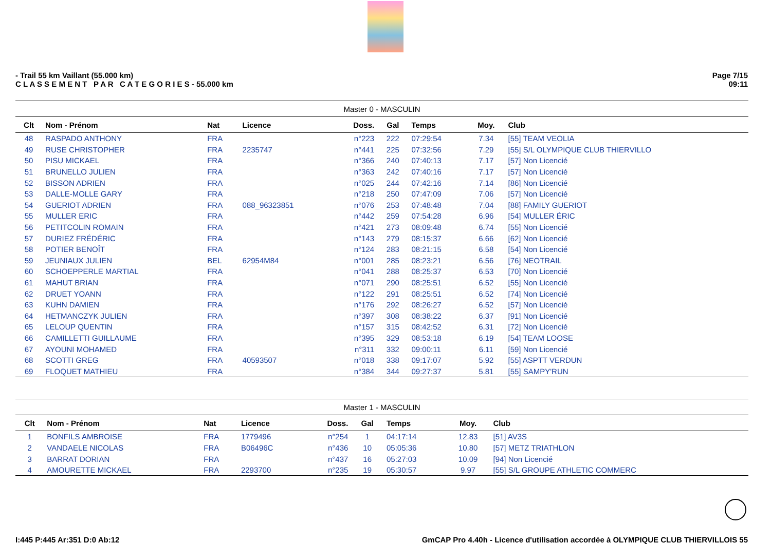- Trail 55 km Vaillant (55.000 km)
C L A S S E M E N T P A R C A T E G O R I E S - 55.000 km
Page 7/15
09:11
| Master 0 - MASCULIN | | | | | | | | |
| Clt | Nom - Prénom | Nat | Licence | Doss. | Gal | Temps | Moy. | Club |
| 48 | RASPADO ANTHONY | FRA | | n°223 | 222 | 07:29:54 | 7.34 | [55] TEAM VEOLIA |
| 49 | RUSE CHRISTOPHER | FRA | 2235747 | n°441 | 225 | 07:32:56 | 7.29 | [55] S/L OLYMPIQUE CLUB THIERVILLO |
| 50 | PISU MICKAEL | FRA | | n°366 | 240 | 07:40:13 | 7.17 | [57] Non Licencié |
| 51 | BRUNELLO JULIEN | FRA | | n°363 | 242 | 07:40:16 | 7.17 | [57] Non Licencié |
| 52 | BISSON ADRIEN | FRA | | n°025 | 244 | 07:42:16 | 7.14 | [86] Non Licencié |
| 53 | DALLE-MOLLE GARY | FRA | | n°218 | 250 | 07:47:09 | 7.06 | [57] Non Licencié |
| 54 | GUERIOT ADRIEN | FRA | 088_96323851 | n°076 | 253 | 07:48:48 | 7.04 | [88] FAMILY GUERIOT |
| 55 | MULLER ERIC | FRA | | n°442 | 259 | 07:54:28 | 6.96 | [54] MULLER ÉRIC |
| 56 | PETITCOLIN ROMAIN | FRA | | n°421 | 273 | 08:09:48 | 6.74 | [55] Non Licencié |
| 57 | DURIEZ FRÉDÉRIC | FRA | | n°143 | 279 | 08:15:37 | 6.66 | [62] Non Licencié |
| 58 | POTIER BENOÎT | FRA | | n°124 | 283 | 08:21:15 | 6.58 | [54] Non Licencié |
| 59 | JEUNIAUX JULIEN | BEL | 62954M84 | n°001 | 285 | 08:23:21 | 6.56 | [76] NEOTRAIL |
| 60 | SCHOEPPERLE MARTIAL | FRA | | n°041 | 288 | 08:25:37 | 6.53 | [70] Non Licencié |
| 61 | MAHUT BRIAN | FRA | | n°071 | 290 | 08:25:51 | 6.52 | [55] Non Licencié |
| 62 | DRUET YOANN | FRA | | n°122 | 291 | 08:25:51 | 6.52 | [74] Non Licencié |
| 63 | KUHN DAMIEN | FRA | | n°176 | 292 | 08:26:27 | 6.52 | [57] Non Licencié |
| 64 | HETMANCZYK JULIEN | FRA | | n°397 | 308 | 08:38:22 | 6.37 | [91] Non Licencié |
| 65 | LELOUP QUENTIN | FRA | | n°157 | 315 | 08:42:52 | 6.31 | [72] Non Licencié |
| 66 | CAMILLETTI GUILLAUME | FRA | | n°395 | 329 | 08:53:18 | 6.19 | [54] TEAM LOOSE |
| 67 | AYOUNI MOHAMED | FRA | | n°311 | 332 | 09:00:11 | 6.11 | [59] Non Licencié |
| 68 | SCOTTI GREG | FRA | 40593507 | n°018 | 338 | 09:17:07 | 5.92 | [55] ASPTT VERDUN |
| 69 | FLOQUET MATHIEU | FRA | | n°384 | 344 | 09:27:37 | 5.81 | [55] SAMPY'RUN |
| Master 1 - MASCULIN | | | | | | | | |
| Clt | Nom - Prénom | Nat | Licence | Doss. | Gal | Temps | Moy. | Club |
| 1 | BONFILS AMBROISE | FRA | 1779496 | n°254 | 1 | 04:17:14 | 12.83 | [51] AV3S |
| 2 | VANDAELE NICOLAS | FRA | B06496C | n°436 | 10 | 05:05:36 | 10.80 | [57] METZ TRIATHLON |
| 3 | BARRAT DORIAN | FRA | | n°437 | 16 | 05:27:03 | 10.09 | [94] Non Licencié |
| 4 | AMOURETTE MICKAEL | FRA | 2293700 | n°235 | 19 | 05:30:57 | 9.97 | [55] S/L GROUPE ATHLETIC COMMERC |
I:445 P:445 Ar:351 D:0 Ab:12 GmCAP Pro 4.40h - Licence d'utilisation accordée à OLYMPIQUE CLUB THIERVILLOIS 55